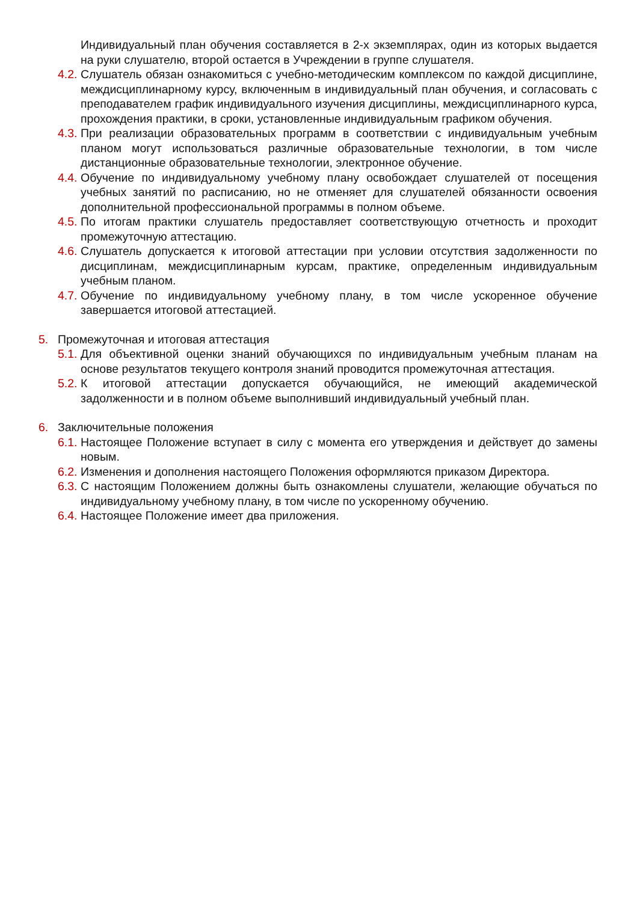Индивидуальный план обучения составляется в 2-х экземплярах, один из которых выдается на руки слушателю, второй остается в Учреждении в группе слушателя.
4.2. Слушатель обязан ознакомиться с учебно-методическим комплексом по каждой дисциплине, междисциплинарному курсу, включенным в индивидуальный план обучения, и согласовать с преподавателем график индивидуального изучения дисциплины, междисциплинарного курса, прохождения практики, в сроки, установленные индивидуальным графиком обучения.
4.3. При реализации образовательных программ в соответствии с индивидуальным учебным планом могут использоваться различные образовательные технологии, в том числе дистанционные образовательные технологии, электронное обучение.
4.4. Обучение по индивидуальному учебному плану освобождает слушателей от посещения учебных занятий по расписанию, но не отменяет для слушателей обязанности освоения дополнительной профессиональной программы в полном объеме.
4.5. По итогам практики слушатель предоставляет соответствующую отчетность и проходит промежуточную аттестацию.
4.6. Слушатель допускается к итоговой аттестации при условии отсутствия задолженности по дисциплинам, междисциплинарным курсам, практике, определенным индивидуальным учебным планом.
4.7. Обучение по индивидуальному учебному плану, в том числе ускоренное обучение завершается итоговой аттестацией.
5. Промежуточная и итоговая аттестация
5.1. Для объективной оценки знаний обучающихся по индивидуальным учебным планам на основе результатов текущего контроля знаний проводится промежуточная аттестация.
5.2. К итоговой аттестации допускается обучающийся, не имеющий академической задолженности и в полном объеме выполнивший индивидуальный учебный план.
6. Заключительные положения
6.1. Настоящее Положение вступает в силу с момента его утверждения и действует до замены новым.
6.2. Изменения и дополнения настоящего Положения оформляются приказом Директора.
6.3. С настоящим Положением должны быть ознакомлены слушатели, желающие обучаться по индивидуальному учебному плану, в том числе по ускоренному обучению.
6.4. Настоящее Положение имеет два приложения.